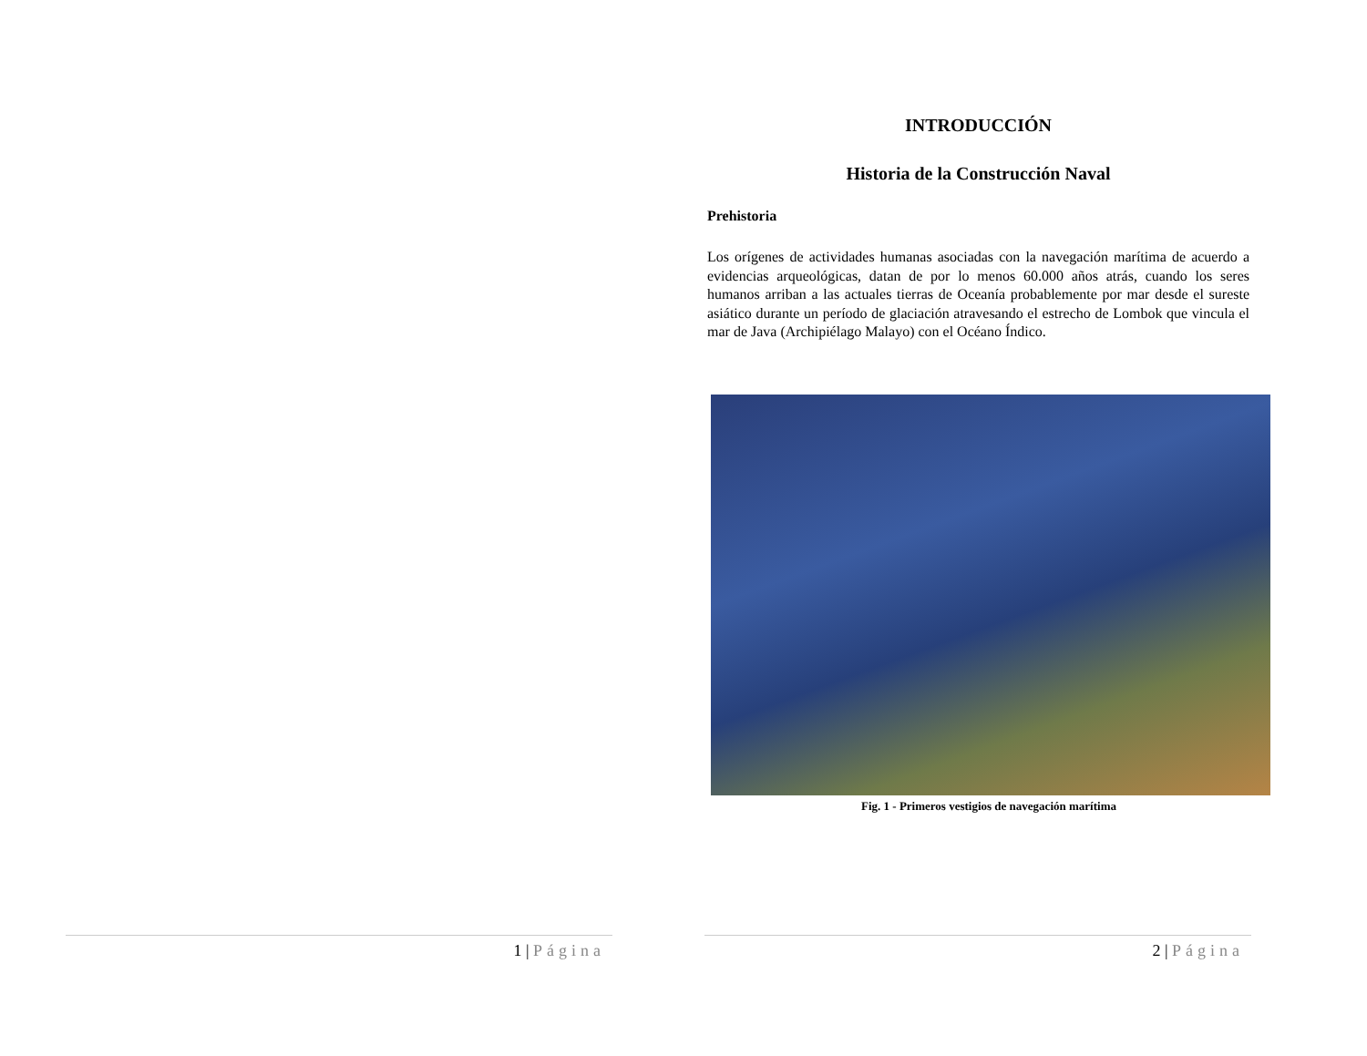INTRODUCCIÓN
Historia de la Construcción Naval
Prehistoria
Los orígenes de actividades humanas asociadas con la navegación marítima de acuerdo a evidencias arqueológicas, datan de por lo menos 60.000 años atrás, cuando los seres humanos arriban a las actuales tierras de Oceanía probablemente por mar desde el sureste asiático durante un período de glaciación atravesando el estrecho de Lombok que vincula el mar de Java (Archipiélago Malayo) con el Océano Índico.
Fig. 1 - Primeros vestigios de navegación marítima
1 | Página 2 | Página